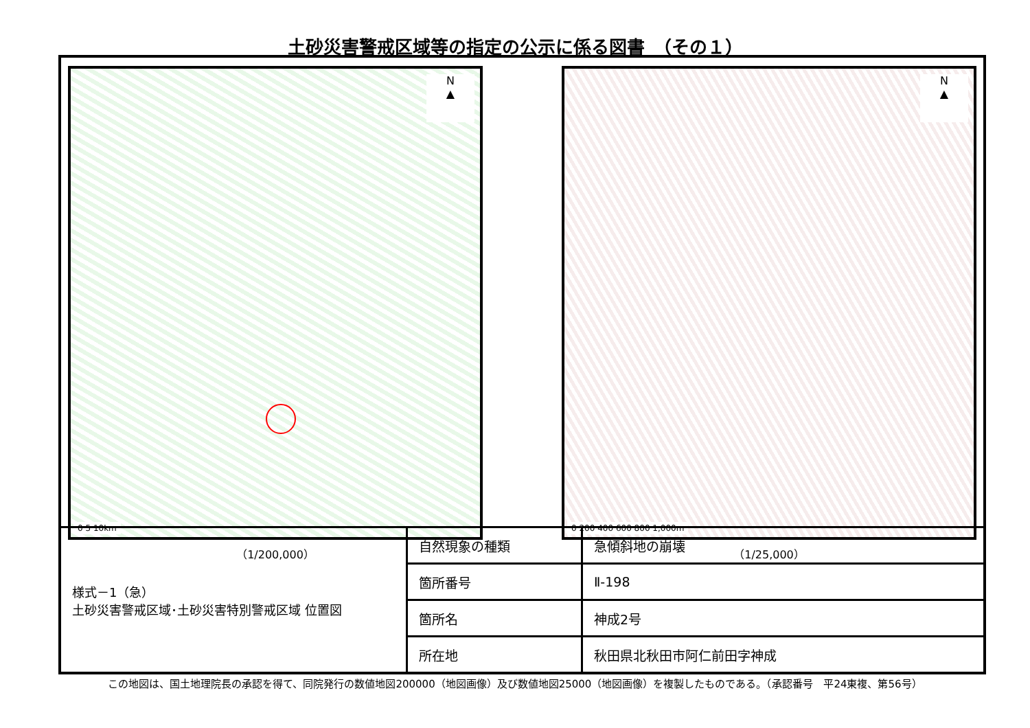土砂災害警戒区域等の指定の公示に係る図書　（その１）
N
▲
0 5 10km
（1/200,000）
N
▲
0 200 400 600 800 1,000m
（1/25,000）
| 様式－1（急） 土砂災害警戒区域･土砂災害特別警戒区域 位置図 | 自然現象の種類 | 急傾斜地の崩壊 |
| | 箇所番号 | Ⅱ-198 |
| | 箇所名 | 神成2号 |
| | 所在地 | 秋田県北秋田市阿仁前田字神成 |
この地図は、国土地理院長の承認を得て、同院発行の数値地図200000（地図画像）及び数値地図25000（地図画像）を複製したものである。（承認番号　平24東複、第56号）